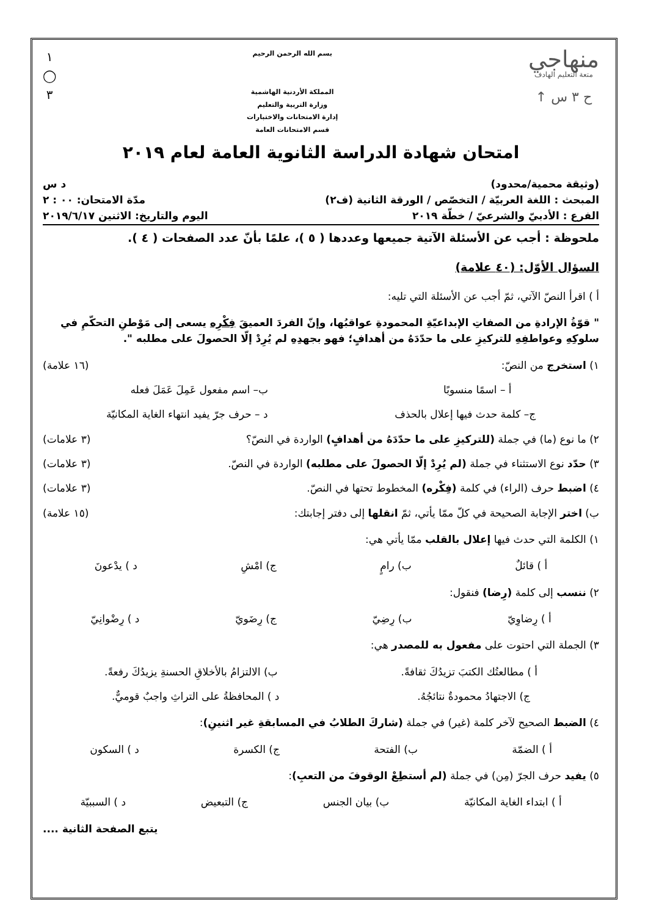منهاجي
متعة التعليم الهادف
ح ٣ س ↑
بسم الله الرحمن الرحيم
المملكة الأردنية الهاشمية
وزارة التربية والتعليم
إدارة الامتحانات والاختبارات
قسم الامتحانات العامة
١
◯
٣
امتحان شهادة الدراسة الثانوية العامة لعام ٢٠١٩
(وثيقة محمية/محدود) د س
المبحث : اللغة العربيّة / التخصّص / الورقة الثانية (ف٢) مدّة الامتحان: ٠٠ : ٢
الفرع : الأدبيّ والشرعيّ / خطّة ٢٠١٩ اليوم والتاريخ: الاثنين ٢٠١٩/٦/١٧
ملحوظة : أجب عن الأسئلة الآتية جميعها وعددها ( ٥ )، علمًا بأنّ عدد الصفحات ( ٤ ).
السؤال الأوّل: (٤٠ علامة)
أ ) اقرأ النصّ الآتي، ثمّ أجب عن الأسئلة التي تليه:
" قوّةُ الإرادةِ من الصفاتِ الإبداعيّةِ المحمودةِ عواقبُها، وإنّ الفردَ العميقَ فِكْرِه يسعى إلى مَوْطنِ التحكّمِ في سلوكِهِ وعواطفِهِ للتركيزِ على ما حدّدَهُ من أهدافٍ؛ فهو بجهدِهِ لم يُرِدْ إلّا الحصولَ على مطلبه ".
١) استخرج من النصّ: (١٦ علامة)
أ – اسمًا منسوبًا ب– اسم مفعول عَمِلَ عَمَلَ فعله
ج– كلمة حدث فيها إعلال بالحذف د – حرف جرّ يفيد انتهاء الغاية المكانيّة
٢) ما نوع (ما) في جملة (للتركيزِ على ما حدّدَهُ من أهدافٍ) الواردة في النصّ؟ (٣ علامات)
٣) حدّد نوع الاستثناء في جملة (لم يُرِدْ إلّا الحصولَ على مطلبه) الواردة في النصّ. (٣ علامات)
٤) اضبط حرف (الراء) في كلمة (فِكْره) المخطوط تحتها في النصّ. (٣ علامات)
ب) اختر الإجابة الصحيحة في كلّ ممّا يأتي، ثمّ انقلها إلى دفتر إجابتك: (١٥ علامة)
١) الكلمة التي حدث فيها إعلال بالقلب ممّا يأتي هي:
أ ) قائلٌ ب) رامٍ ج) امْشِ د ) يدْعونَ
٢) ننسب إلى كلمة (رِضا) فنقول:
أ ) رِضاوِيّ ب) رِضِيّ ج) رِضَويّ د ) رِضْوانِيّ
٣) الجملة التي احتوت على مفعول به للمصدر هي:
أ ) مطالعتُك الكتبَ تزيدُكَ ثقافةً. ب) الالتزامُ بالأخلاقِ الحسنةِ يزيدُكَ رفعةً.
ج) الاجتهادُ محمودةٌ نتائجُهُ. د ) المحافظةُ على التراثِ واجبٌ قوميٌّ.
٤) الضبط الصحيح لآخر كلمة (غير) في جملة (شاركَ الطلابُ في المسابقةِ غير اثنينِ):
أ ) الضمّة ب) الفتحة ج) الكسرة د ) السكون
٥) يفيد حرف الجرّ (مِن) في جملة (لم أستطِعْ الوقوفَ من التعبِ):
أ ) ابتداء الغاية المكانيّة ب) بيان الجنس ج) التبعيض د ) السببيّة
يتبع الصفحة الثانية ....